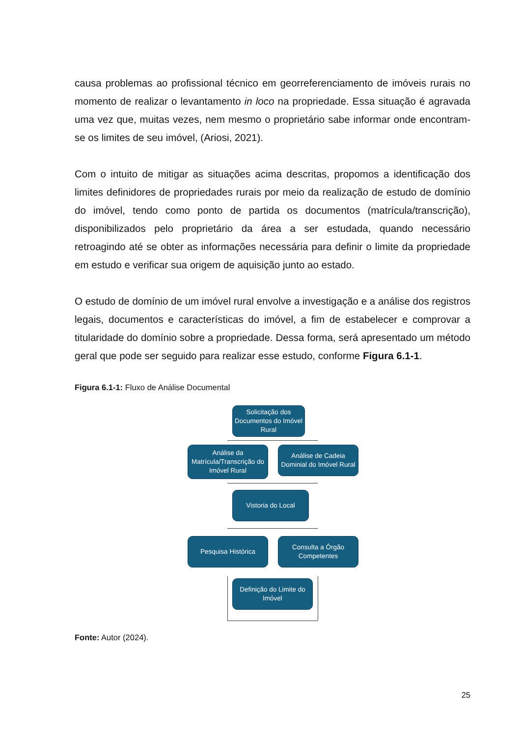causa problemas ao profissional técnico em georreferenciamento de imóveis rurais no momento de realizar o levantamento in loco na propriedade. Essa situação é agravada uma vez que, muitas vezes, nem mesmo o proprietário sabe informar onde encontram-se os limites de seu imóvel, (Ariosi, 2021).
Com o intuito de mitigar as situações acima descritas, propomos a identificação dos limites definidores de propriedades rurais por meio da realização de estudo de domínio do imóvel, tendo como ponto de partida os documentos (matrícula/transcrição), disponibilizados pelo proprietário da área a ser estudada, quando necessário retroagindo até se obter as informações necessária para definir o limite da propriedade em estudo e verificar sua origem de aquisição junto ao estado.
O estudo de domínio de um imóvel rural envolve a investigação e a análise dos registros legais, documentos e características do imóvel, a fim de estabelecer e comprovar a titularidade do domínio sobre a propriedade. Dessa forma, será apresentado um método geral que pode ser seguido para realizar esse estudo, conforme Figura 6.1-1.
Figura 6.1-1: Fluxo de Análise Documental
Solicitação dos Documentos do Imóvel Rural
Análise da Matrícula/Transcrição do Imóvel Rural
Análise de Cadeia Dominial do Imóvel Rural
Vistoria do Local
Pesquisa Histórica
Consulta a Órgão Competentes
Definição do Limite do Imóvel
Fonte: Autor (2024).
25